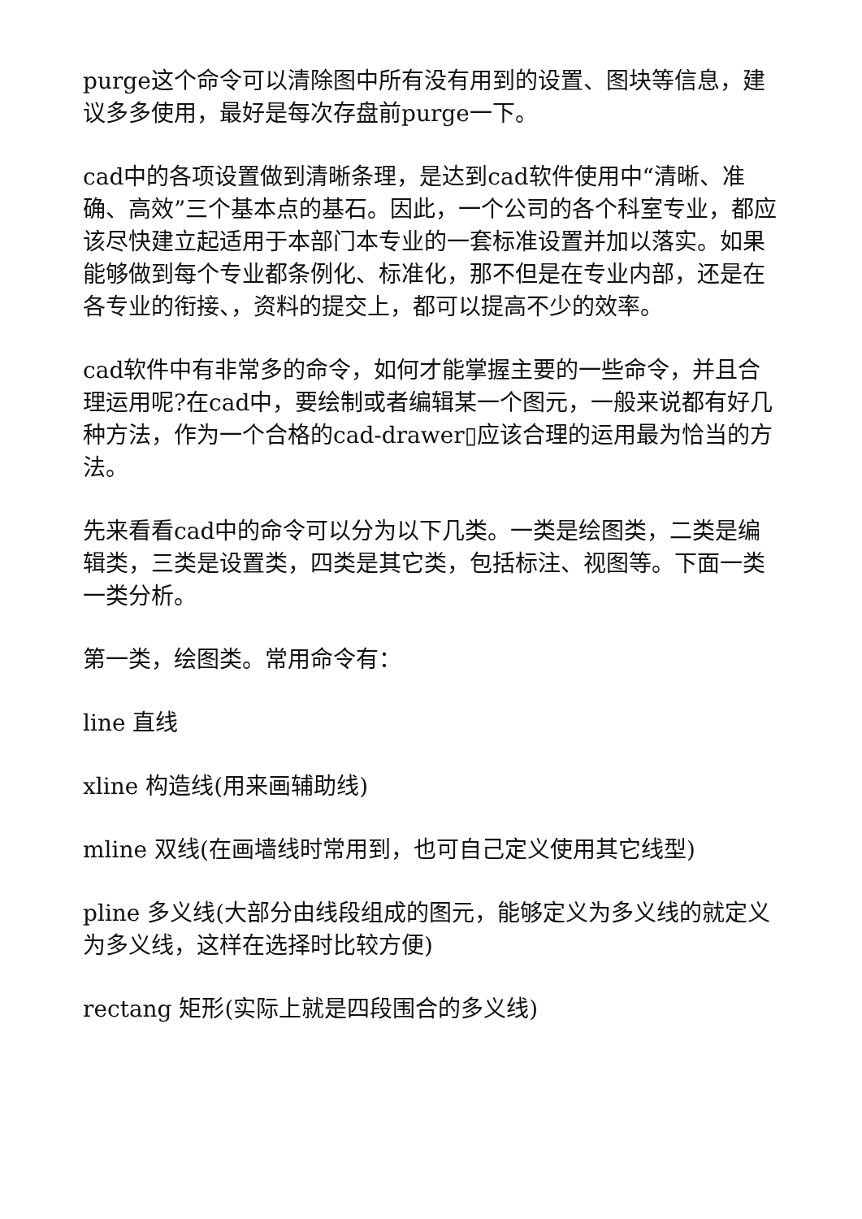purge这个命令可以清除图中所有没有用到的设置、图块等信息，建议多多使用，最好是每次存盘前purge一下。
cad中的各项设置做到清晰条理，是达到cad软件使用中“清晰、准确、高效”三个基本点的基石。因此，一个公司的各个科室专业，都应该尽快建立起适用于本部门本专业的一套标准设置并加以落实。如果能够做到每个专业都条例化、标准化，那不但是在专业内部，还是在各专业的衔接、，资料的提交上，都可以提高不少的效率。
cad软件中有非常多的命令，如何才能掌握主要的一些命令，并且合理运用呢?在cad中，要绘制或者编辑某一个图元，一般来说都有好几种方法，作为一个合格的cad-drawer▯应该合理的运用最为恰当的方法。
先来看看cad中的命令可以分为以下几类。一类是绘图类，二类是编辑类，三类是设置类，四类是其它类，包括标注、视图等。下面一类一类分析。
第一类，绘图类。常用命令有：
line 直线
xline 构造线(用来画辅助线)
mline 双线(在画墙线时常用到，也可自己定义使用其它线型)
pline 多义线(大部分由线段组成的图元，能够定义为多义线的就定义为多义线，这样在选择时比较方便)
rectang 矩形(实际上就是四段围合的多义线)